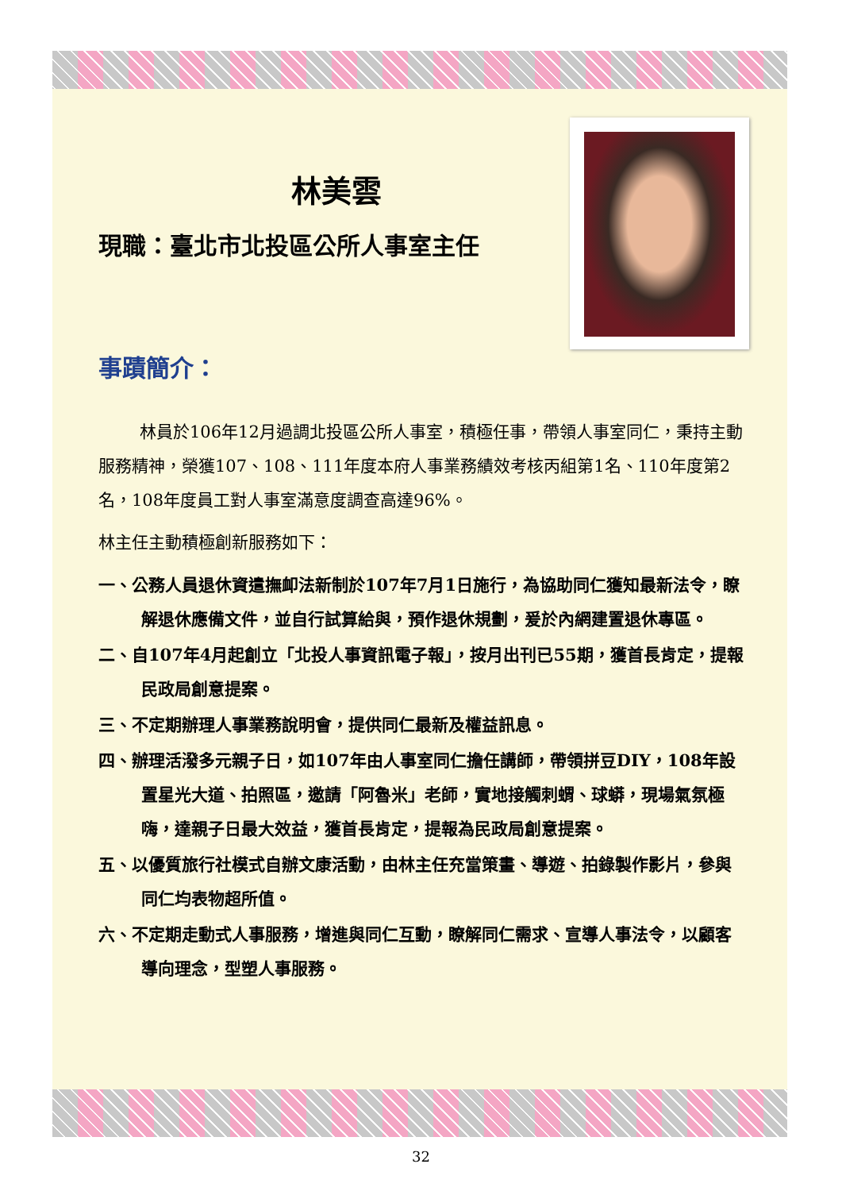林美雲
現職：臺北市北投區公所人事室主任
事蹟簡介：
林員於106年12月過調北投區公所人事室，積極任事，帶領人事室同仁，秉持主動服務精神，榮獲107、108、111年度本府人事業務績效考核丙組第1名、110年度第2名，108年度員工對人事室滿意度調查高達96%。
林主任主動積極創新服務如下：
一、公務人員退休資遣撫卹法新制於107年7月1日施行，為協助同仁獲知最新法令，瞭解退休應備文件，並自行試算給與，預作退休規劃，爰於內網建置退休專區。
二、自107年4月起創立「北投人事資訊電子報」，按月出刊已55期，獲首長肯定，提報民政局創意提案。
三、不定期辦理人事業務說明會，提供同仁最新及權益訊息。
四、辦理活潑多元親子日，如107年由人事室同仁擔任講師，帶領拼豆DIY，108年設置星光大道、拍照區，邀請「阿魯米」老師，實地接觸刺蝟、球蟒，現場氣氛極嗨，達親子日最大效益，獲首長肯定，提報為民政局創意提案。
五、以優質旅行社模式自辦文康活動，由林主任充當策畫、導遊、拍錄製作影片，參與同仁均表物超所值。
六、不定期走動式人事服務，增進與同仁互動，瞭解同仁需求、宣導人事法令，以顧客導向理念，型塑人事服務。
32